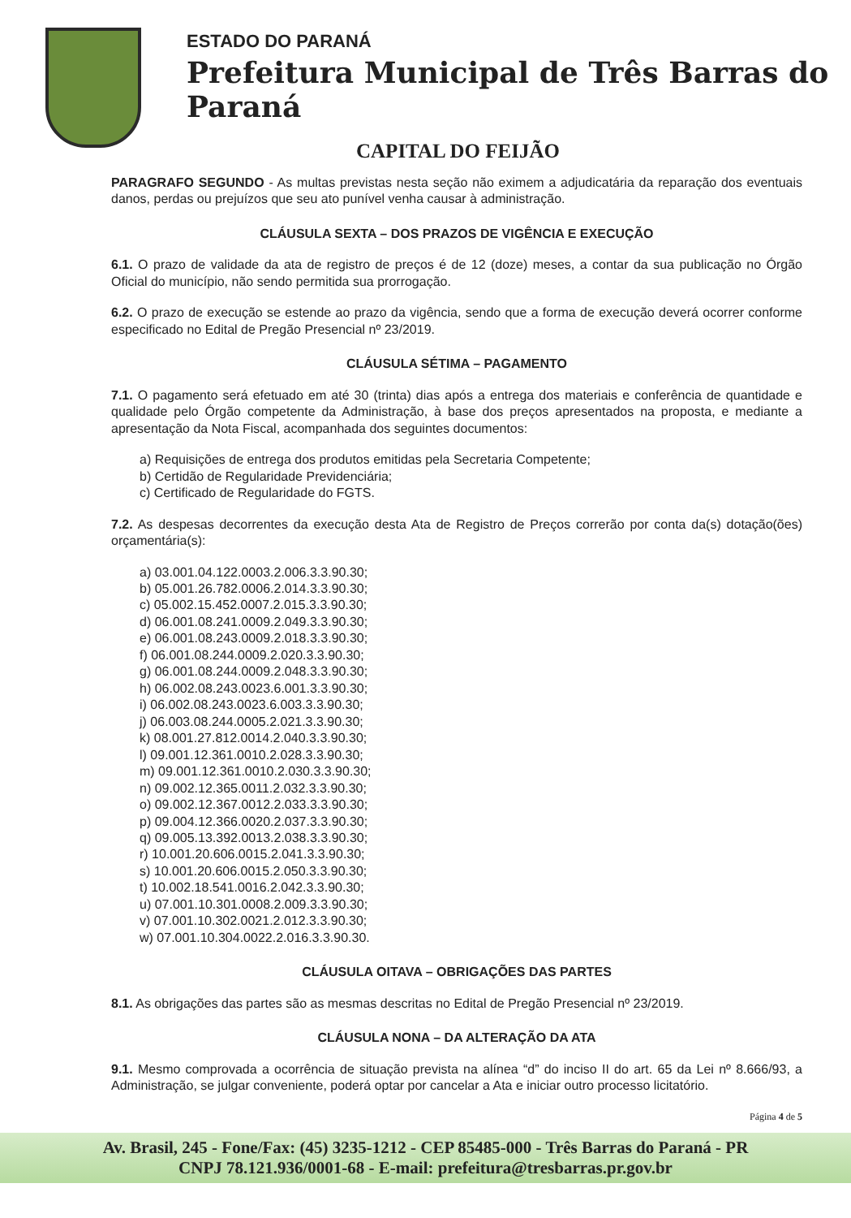ESTADO DO PARANÁ
Prefeitura Municipal de Três Barras do Paraná
CAPITAL DO FEIJÃO
PARAGRAFO SEGUNDO - As multas previstas nesta seção não eximem a adjudicatária da reparação dos eventuais danos, perdas ou prejuízos que seu ato punível venha causar à administração.
CLÁUSULA SEXTA – DOS PRAZOS DE VIGÊNCIA E EXECUÇÃO
6.1. O prazo de validade da ata de registro de preços é de 12 (doze) meses, a contar da sua publicação no Órgão Oficial do município, não sendo permitida sua prorrogação.
6.2. O prazo de execução se estende ao prazo da vigência, sendo que a forma de execução deverá ocorrer conforme especificado no Edital de Pregão Presencial nº 23/2019.
CLÁUSULA SÉTIMA – PAGAMENTO
7.1. O pagamento será efetuado em até 30 (trinta) dias após a entrega dos materiais e conferência de quantidade e qualidade pelo Órgão competente da Administração, à base dos preços apresentados na proposta, e mediante a apresentação da Nota Fiscal, acompanhada dos seguintes documentos:
a) Requisições de entrega dos produtos emitidas pela Secretaria Competente;
b) Certidão de Regularidade Previdenciária;
c) Certificado de Regularidade do FGTS.
7.2. As despesas decorrentes da execução desta Ata de Registro de Preços correrão por conta da(s) dotação(ões) orçamentária(s):
a) 03.001.04.122.0003.2.006.3.3.90.30;
b) 05.001.26.782.0006.2.014.3.3.90.30;
c) 05.002.15.452.0007.2.015.3.3.90.30;
d) 06.001.08.241.0009.2.049.3.3.90.30;
e) 06.001.08.243.0009.2.018.3.3.90.30;
f) 06.001.08.244.0009.2.020.3.3.90.30;
g) 06.001.08.244.0009.2.048.3.3.90.30;
h) 06.002.08.243.0023.6.001.3.3.90.30;
i) 06.002.08.243.0023.6.003.3.3.90.30;
j) 06.003.08.244.0005.2.021.3.3.90.30;
k) 08.001.27.812.0014.2.040.3.3.90.30;
l) 09.001.12.361.0010.2.028.3.3.90.30;
m) 09.001.12.361.0010.2.030.3.3.90.30;
n) 09.002.12.365.0011.2.032.3.3.90.30;
o) 09.002.12.367.0012.2.033.3.3.90.30;
p) 09.004.12.366.0020.2.037.3.3.90.30;
q) 09.005.13.392.0013.2.038.3.3.90.30;
r) 10.001.20.606.0015.2.041.3.3.90.30;
s) 10.001.20.606.0015.2.050.3.3.90.30;
t) 10.002.18.541.0016.2.042.3.3.90.30;
u) 07.001.10.301.0008.2.009.3.3.90.30;
v) 07.001.10.302.0021.2.012.3.3.90.30;
w) 07.001.10.304.0022.2.016.3.3.90.30.
CLÁUSULA OITAVA – OBRIGAÇÕES DAS PARTES
8.1. As obrigações das partes são as mesmas descritas no Edital de Pregão Presencial nº 23/2019.
CLÁUSULA NONA – DA ALTERAÇÃO DA ATA
9.1. Mesmo comprovada a ocorrência de situação prevista na alínea “d” do inciso II do art. 65 da Lei nº 8.666/93, a Administração, se julgar conveniente, poderá optar por cancelar a Ata e iniciar outro processo licitatório.
Página 4 de 5
Av. Brasil, 245 - Fone/Fax: (45) 3235-1212 - CEP 85485-000 - Três Barras do Paraná - PR
CNPJ 78.121.936/0001-68 - E-mail: prefeitura@tresbarras.pr.gov.br